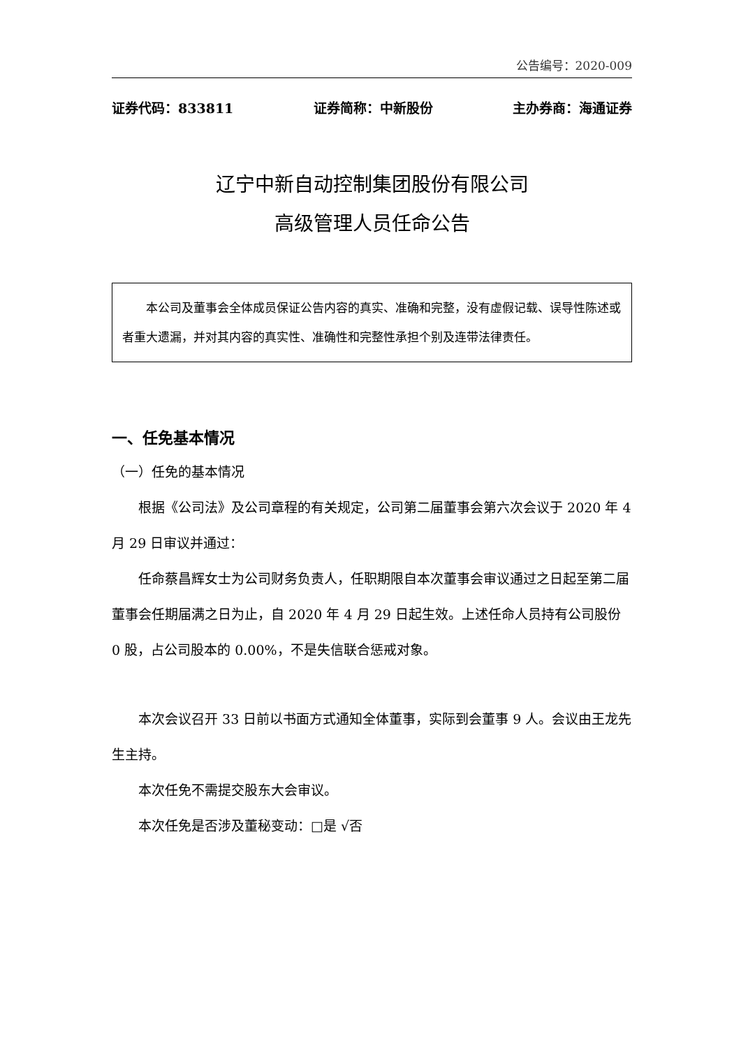公告编号：2020-009
证券代码：833811 证券简称：中新股份 主办券商：海通证券
辽宁中新自动控制集团股份有限公司
高级管理人员任命公告
本公司及董事会全体成员保证公告内容的真实、准确和完整，没有虚假记载、误导性陈述或者重大遗漏，并对其内容的真实性、准确性和完整性承担个别及连带法律责任。
一、任免基本情况
（一）任免的基本情况
根据《公司法》及公司章程的有关规定，公司第二届董事会第六次会议于 2020 年 4 月 29 日审议并通过：
任命蔡昌辉女士为公司财务负责人，任职期限自本次董事会审议通过之日起至第二届董事会任期届满之日为止，自 2020 年 4 月 29 日起生效。上述任命人员持有公司股份 0 股，占公司股本的 0.00%，不是失信联合惩戒对象。
本次会议召开 33 日前以书面方式通知全体董事，实际到会董事 9 人。会议由王龙先生主持。
本次任免不需提交股东大会审议。
本次任免是否涉及董秘变动：□是 √否